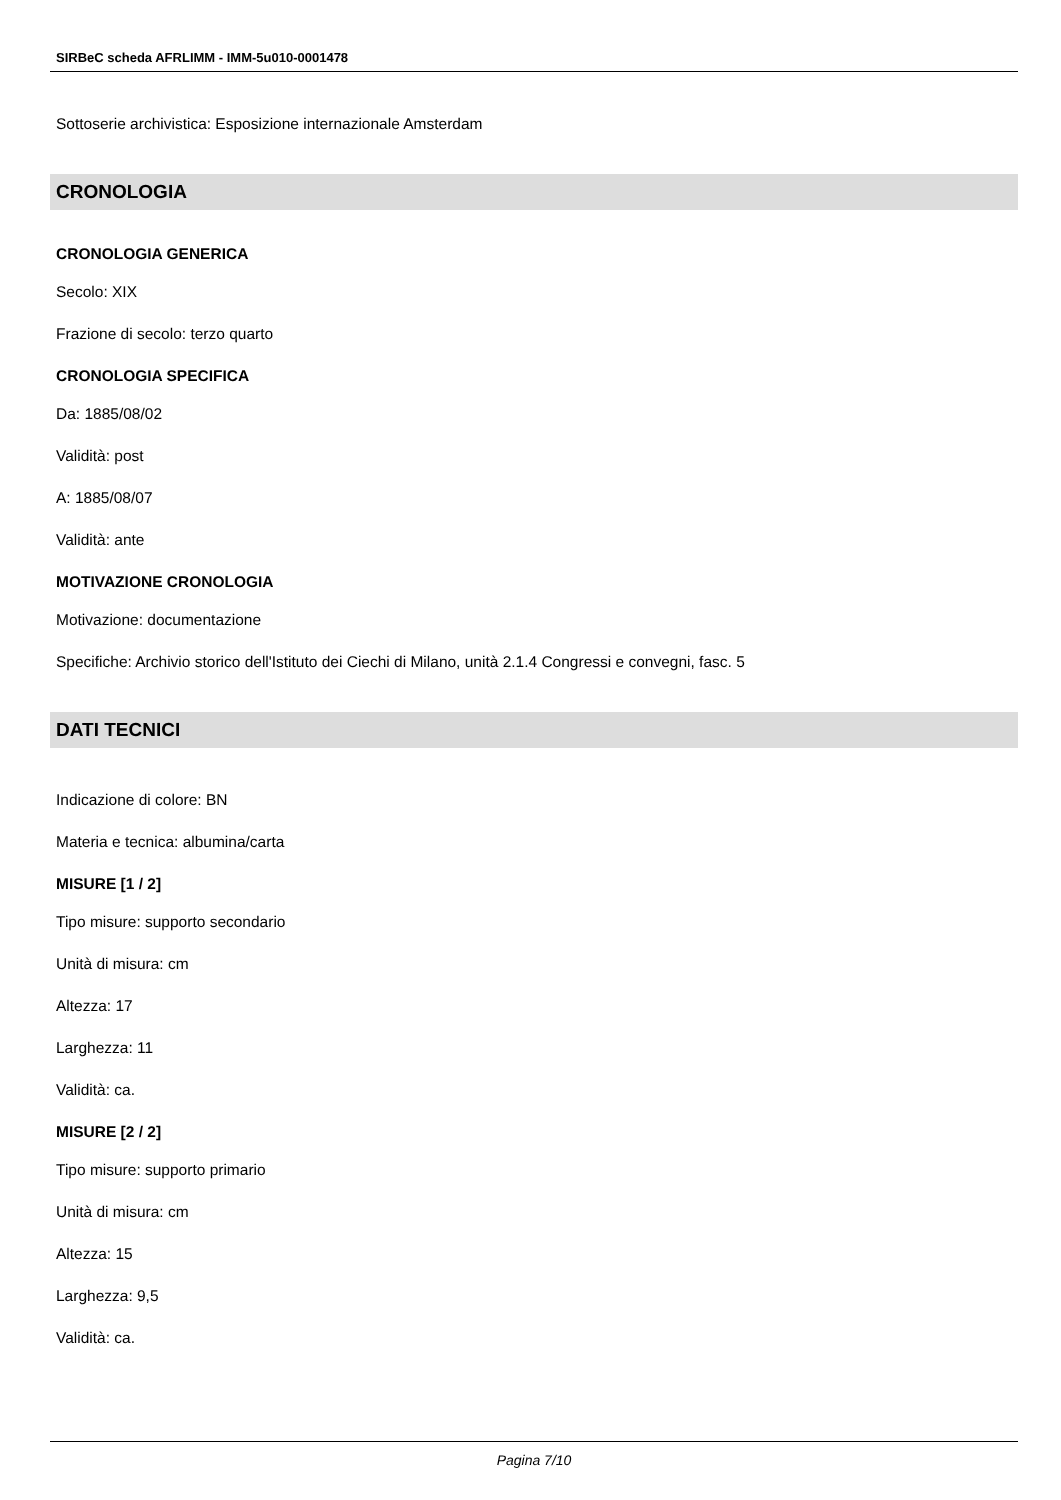SIRBeC scheda AFRLIMM - IMM-5u010-0001478
Sottoserie archivistica: Esposizione internazionale Amsterdam
CRONOLOGIA
CRONOLOGIA GENERICA
Secolo: XIX
Frazione di secolo: terzo quarto
CRONOLOGIA SPECIFICA
Da: 1885/08/02
Validità: post
A: 1885/08/07
Validità: ante
MOTIVAZIONE CRONOLOGIA
Motivazione: documentazione
Specifiche: Archivio storico dell'Istituto dei Ciechi di Milano, unità 2.1.4 Congressi e convegni, fasc. 5
DATI TECNICI
Indicazione di colore: BN
Materia e tecnica: albumina/carta
MISURE [1 / 2]
Tipo misure: supporto secondario
Unità di misura: cm
Altezza: 17
Larghezza: 11
Validità: ca.
MISURE [2 / 2]
Tipo misure: supporto primario
Unità di misura: cm
Altezza: 15
Larghezza: 9,5
Validità: ca.
Pagina 7/10